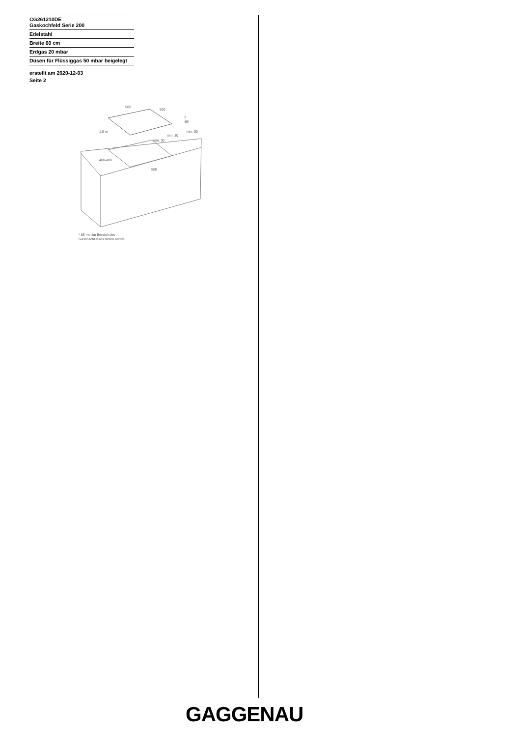CG261210DE
Gaskochfeld Serie 200
Edelstahl
Breite 60 cm
Erdgas 20 mbar
Düsen für Flüssiggas 50 mbar beigelegt
erstellt am 2020-12-03
Seite 2
582
520
7
45*
min. 50
min. 30
min. 30
1,0 m
480-490
560
* 56 mm im Bereich des
Gasanschlusses hinten rechts
GAGGENAU